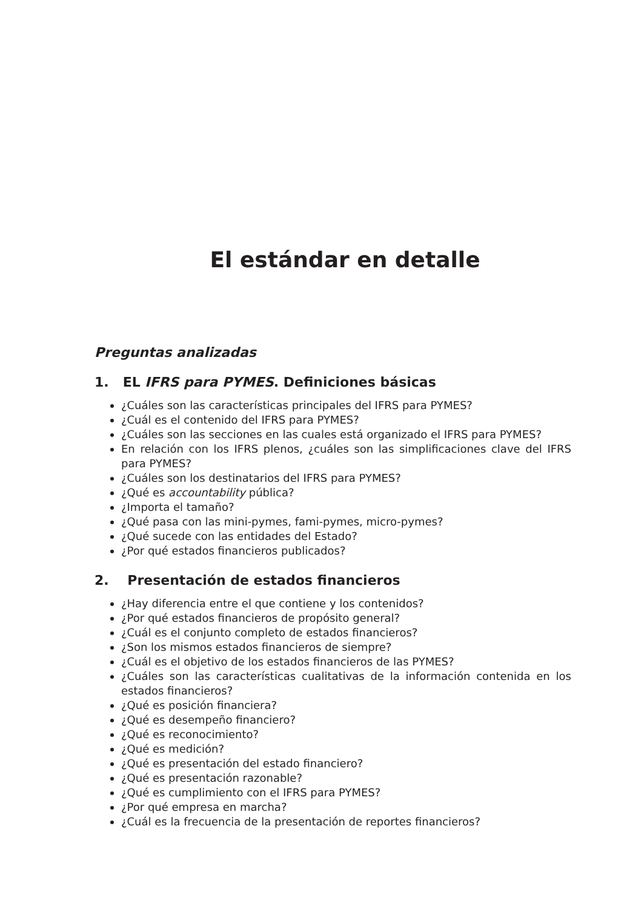El estándar en detalle
Preguntas analizadas
1. EL IFRS para PYMES. Definiciones básicas
¿Cuáles son las características principales del IFRS para PYMES?
¿Cuál es el contenido del IFRS para PYMES?
¿Cuáles son las secciones en las cuales está organizado el IFRS para PYMES?
En relación con los IFRS plenos, ¿cuáles son las simplificaciones clave del IFRS para PYMES?
¿Cuáles son los destinatarios del IFRS para PYMES?
¿Qué es accountability pública?
¿Importa el tamaño?
¿Qué pasa con las mini-pymes, fami-pymes, micro-pymes?
¿Qué sucede con las entidades del Estado?
¿Por qué estados financieros publicados?
2. Presentación de estados financieros
¿Hay diferencia entre el que contiene y los contenidos?
¿Por qué estados financieros de propósito general?
¿Cuál es el conjunto completo de estados financieros?
¿Son los mismos estados financieros de siempre?
¿Cuál es el objetivo de los estados financieros de las PYMES?
¿Cuáles son las características cualitativas de la información contenida en los estados financieros?
¿Qué es posición financiera?
¿Qué es desempeño financiero?
¿Qué es reconocimiento?
¿Qué es medición?
¿Qué es presentación del estado financiero?
¿Qué es presentación razonable?
¿Qué es cumplimiento con el IFRS para PYMES?
¿Por qué empresa en marcha?
¿Cuál es la frecuencia de la presentación de reportes financieros?